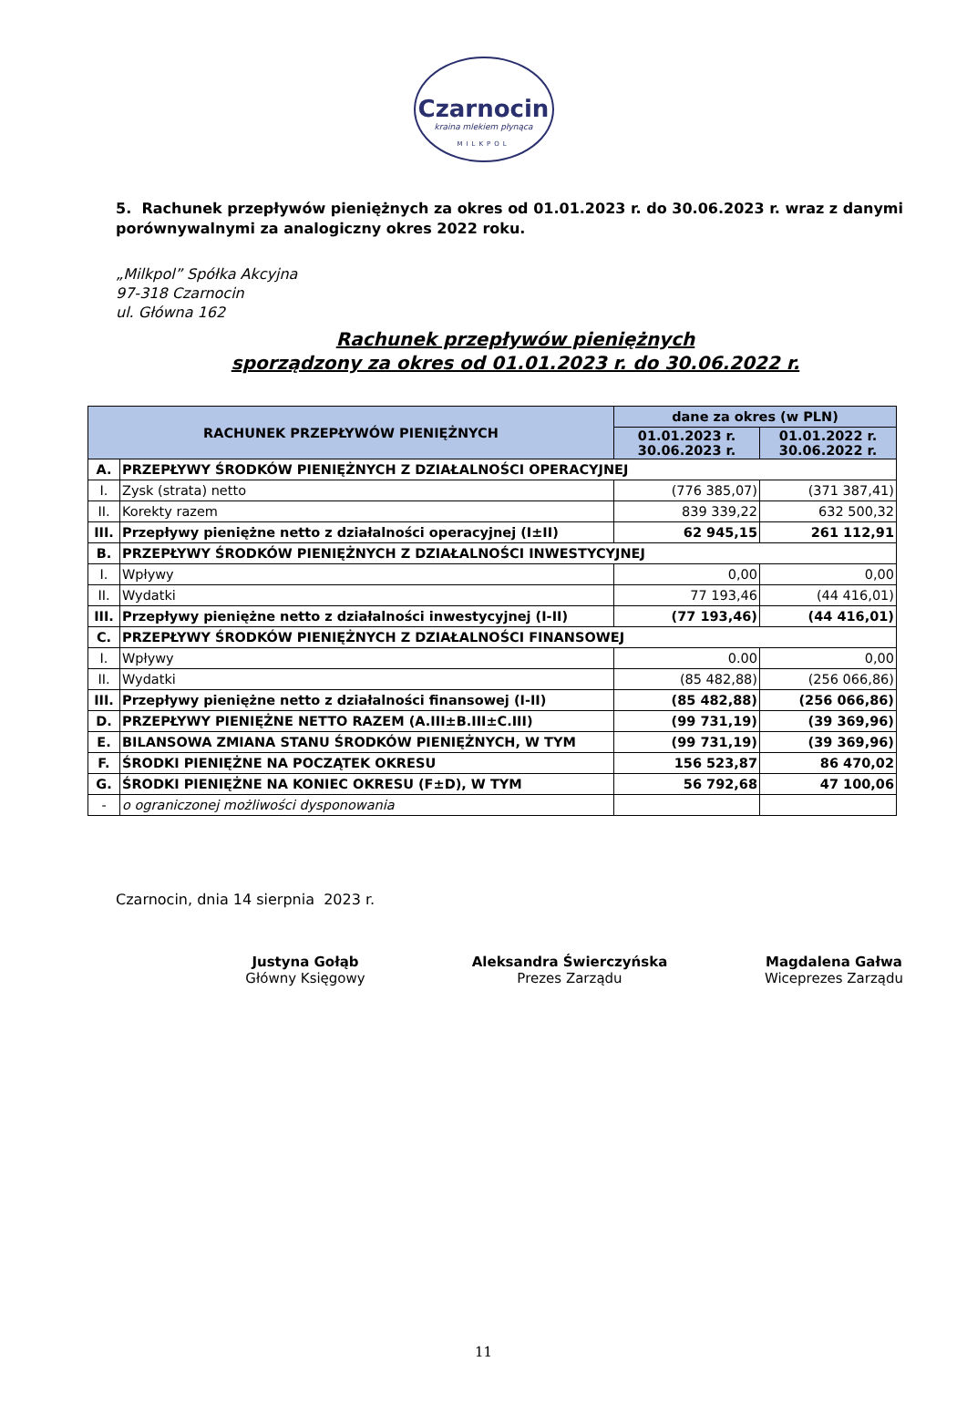Czarnocin
kraina mlekiem płynąca
MILKPOL
5. Rachunek przepływów pieniężnych za okres od 01.01.2023 r. do 30.06.2023 r. wraz z danymi porównywalnymi za analogiczny okres 2022 roku.
„Milkpol” Spółka Akcyjna
97-318 Czarnocin
ul. Główna 162
Rachunek przepływów pieniężnych
sporządzony za okres od 01.01.2023 r. do 30.06.2022 r.
| RACHUNEK PRZEPŁYWÓW PIENIĘŻNYCH | | dane za okres (w PLN) | |
| --- | --- | --- | --- |
| | | 01.01.2023 r. 30.06.2023 r. | 01.01.2022 r. 30.06.2022 r. |
| A. | PRZEPŁYWY ŚRODKÓW PIENIĘŻNYCH Z DZIAŁALNOŚCI OPERACYJNEJ | | |
| I. | Zysk (strata) netto | (776 385,07) | (371 387,41) |
| II. | Korekty razem | 839 339,22 | 632 500,32 |
| III. | Przepływy pieniężne netto z działalności operacyjnej (I±II) | 62 945,15 | 261 112,91 |
| B. | PRZEPŁYWY ŚRODKÓW PIENIĘŻNYCH Z DZIAŁALNOŚCI INWESTYCYJNEJ | | |
| I. | Wpływy | 0,00 | 0,00 |
| II. | Wydatki | 77 193,46 | (44 416,01) |
| III. | Przepływy pieniężne netto z działalności inwestycyjnej (I-II) | (77 193,46) | (44 416,01) |
| C. | PRZEPŁYWY ŚRODKÓW PIENIĘŻNYCH Z DZIAŁALNOŚCI FINANSOWEJ | | |
| I. | Wpływy | 0.00 | 0,00 |
| II. | Wydatki | (85 482,88) | (256 066,86) |
| III. | Przepływy pieniężne netto z działalności finansowej (I-II) | (85 482,88) | (256 066,86) |
| D. | PRZEPŁYWY PIENIĘŻNE NETTO RAZEM (A.III±B.III±C.III) | (99 731,19) | (39 369,96) |
| E. | BILANSOWA ZMIANA STANU ŚRODKÓW PIENIĘŻNYCH, W TYM | (99 731,19) | (39 369,96) |
| F. | ŚRODKI PIENIĘŻNE NA POCZĄTEK OKRESU | 156 523,87 | 86 470,02 |
| G. | ŚRODKI PIENIĘŻNE NA KONIEC OKRESU (F±D), W TYM | 56 792,68 | 47 100,06 |
| - | o ograniczonej możliwości dysponowania | | |
Czarnocin, dnia 14 sierpnia 2023 r.
Justyna Gołąb
Główny Księgowy
Aleksandra Świerczyńska
Prezes Zarządu
Magdalena Gałwa
Wiceprezes Zarządu
11